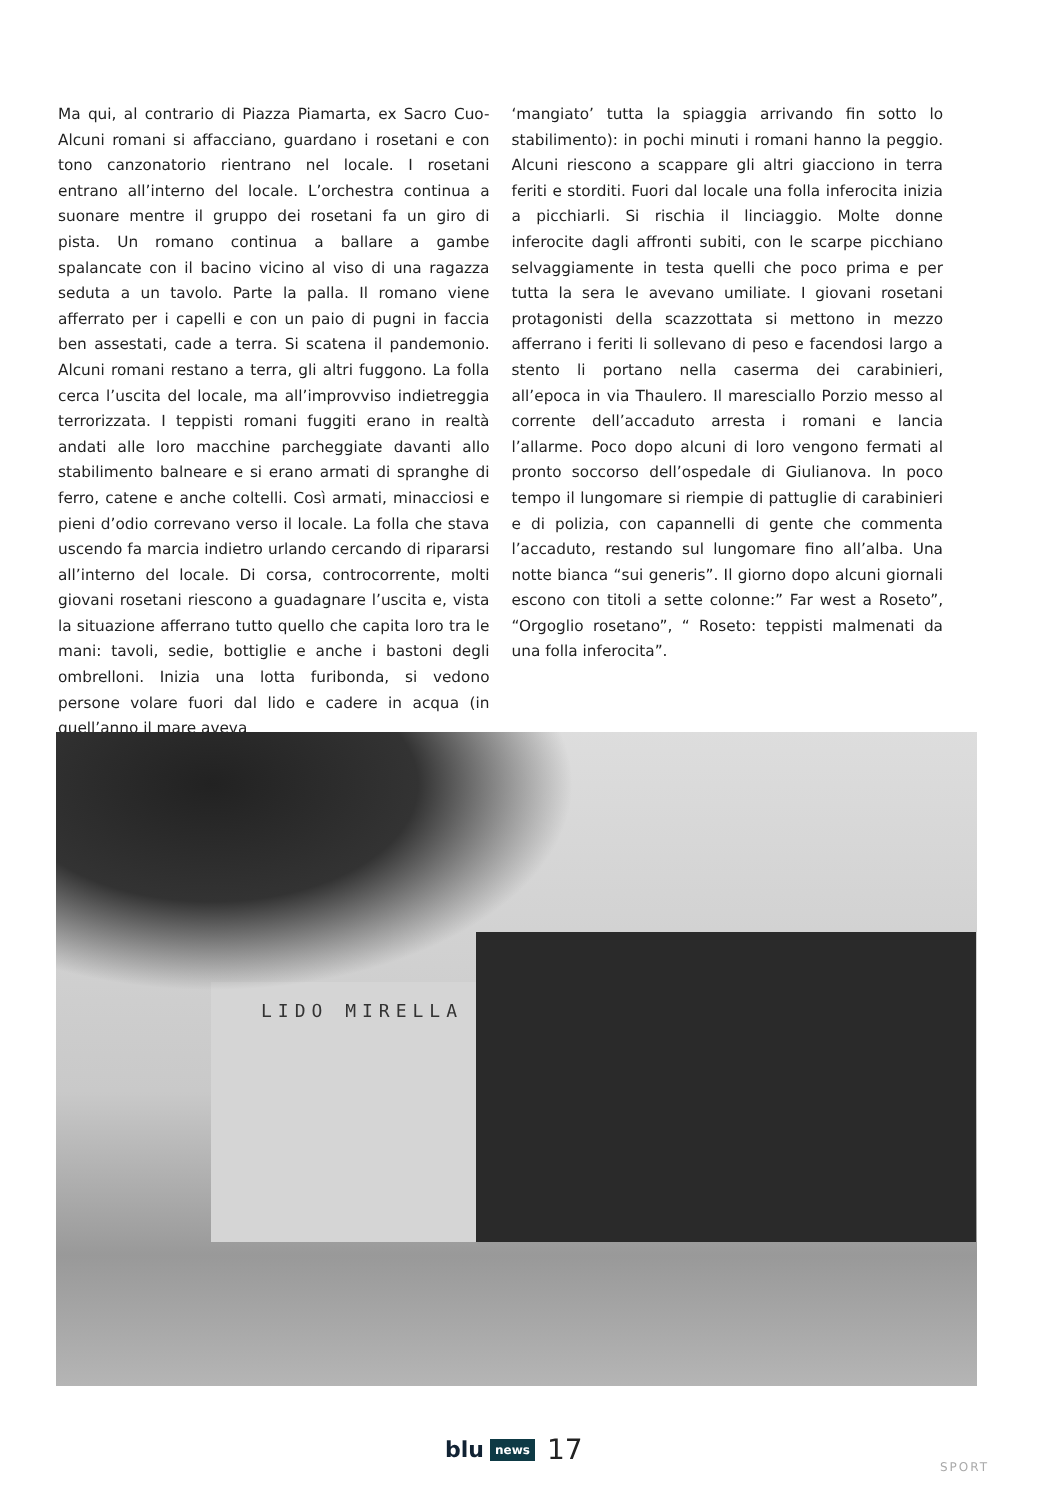Ma qui, al contrario di Piazza Piamarta, ex Sacro Cuo-Alcuni romani si affacciano, guardano i rosetani e con tono canzonatorio rientrano nel locale. I rosetani entrano all’interno del locale. L’orchestra continua a suonare mentre il gruppo dei rosetani fa un giro di pista. Un romano continua a ballare a gambe spalancate con il bacino vicino al viso di una ragazza seduta a un tavolo. Parte la palla. Il romano viene afferrato per i capelli e con un paio di pugni in faccia ben assestati, cade a terra. Si scatena il pandemonio. Alcuni romani restano a terra, gli altri fuggono. La folla cerca l’uscita del locale, ma all’improvviso indietreggia terrorizzata. I teppisti romani fuggiti erano in realtà andati alle loro macchine parcheggiate davanti allo stabilimento balneare e si erano armati di spranghe di ferro, catene e anche coltelli. Così armati, minacciosi e pieni d’odio correvano verso il locale. La folla che stava uscendo fa marcia indietro urlando cercando di ripararsi all’interno del locale. Di corsa, controcorrente, molti giovani rosetani riescono a guadagnare l’uscita e, vista la situazione afferrano tutto quello che capita loro tra le mani: tavoli, sedie, bottiglie e anche i bastoni degli ombrelloni. Inizia una lotta furibonda, si vedono persone volare fuori dal lido e cadere in acqua (in quell’anno il mare aveva
‘mangiato’ tutta la spiaggia arrivando fin sotto lo stabilimento): in pochi minuti i romani hanno la peggio. Alcuni riescono a scappare gli altri giacciono in terra feriti e storditi. Fuori dal locale una folla inferocita inizia a picchiarli. Si rischia il linciaggio. Molte donne inferocite dagli affronti subiti, con le scarpe picchiano selvaggiamente in testa quelli che poco prima e per tutta la sera le avevano umiliate. I giovani rosetani protagonisti della scazzottata si mettono in mezzo afferrano i feriti li sollevano di peso e facendosi largo a stento li portano nella caserma dei carabinieri, all’epoca in via Thaulero. Il maresciallo Porzio messo al corrente dell’accaduto arresta i romani e lancia l’allarme. Poco dopo alcuni di loro vengono fermati al pronto soccorso dell’ospedale di Giulianova. In poco tempo il lungomare si riempie di pattuglie di carabinieri e di polizia, con capannelli di gente che commenta l’accaduto, restando sul lungomare fino all’alba. Una notte bianca “sui generis”. Il giorno dopo alcuni giornali escono con titoli a sette colonne:” Far west a Roseto”, “Orgoglio rosetano”, “ Roseto: teppisti malmenati da una folla inferocita”.
LIDO MIRELLA
blu news 17
SPORT